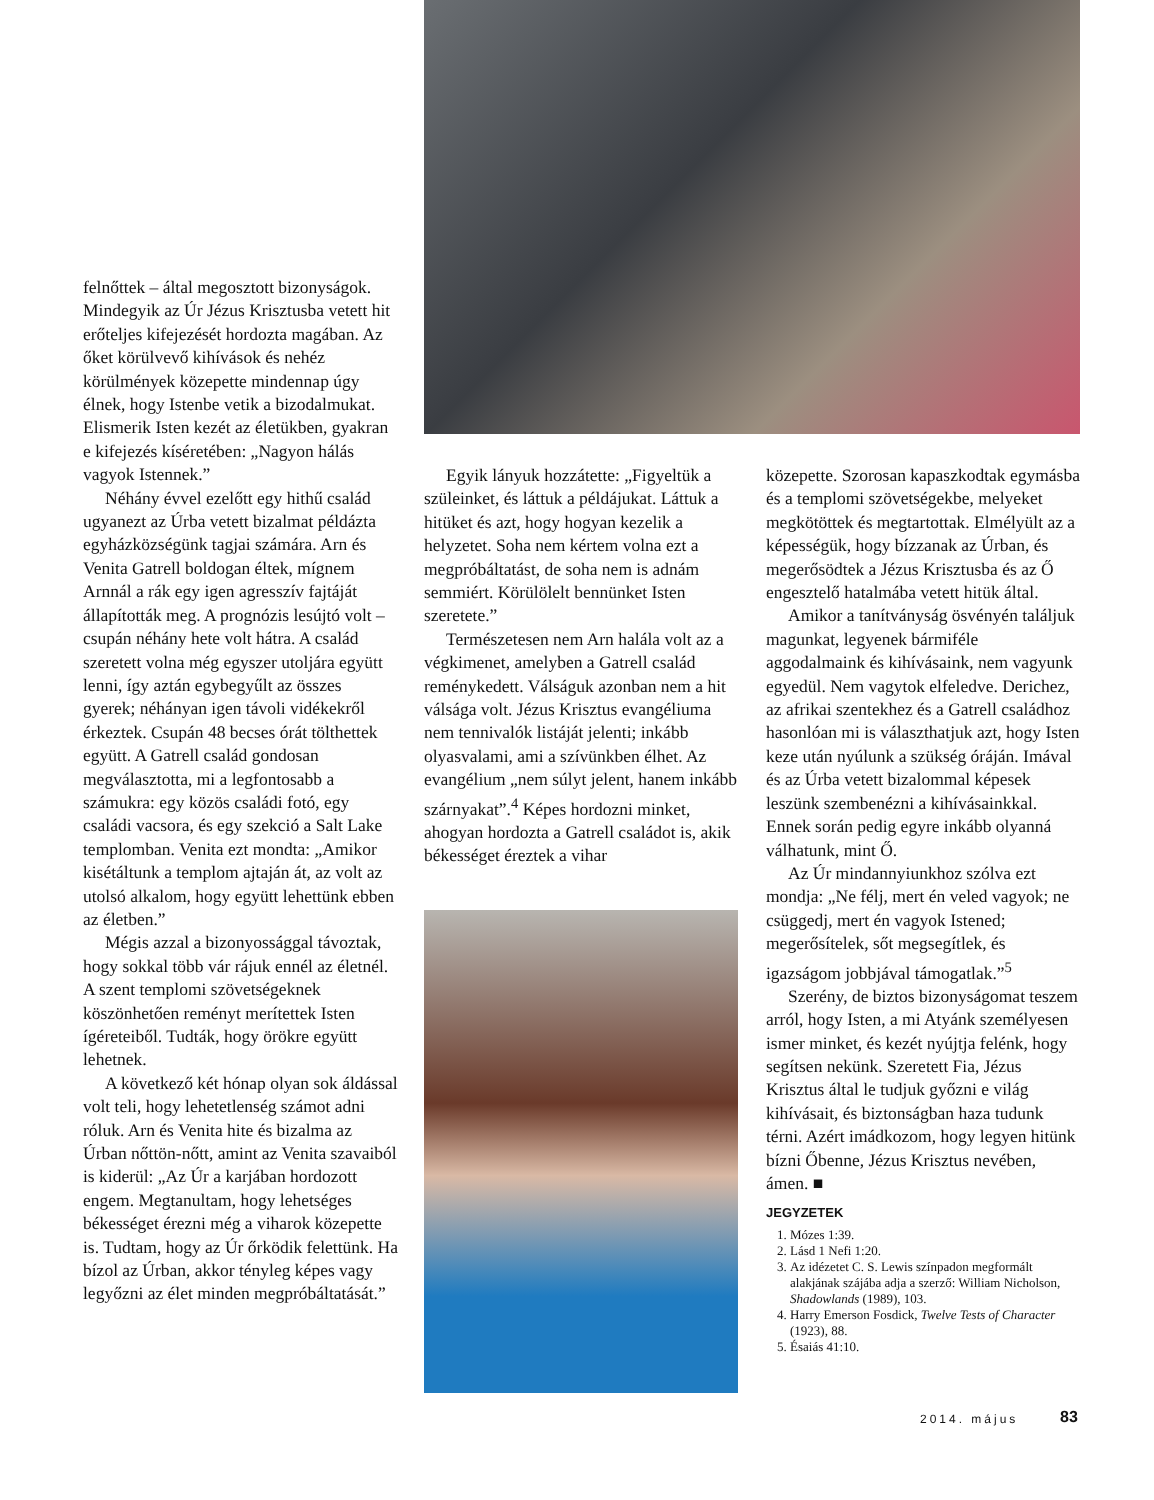felnőttek – által megosztott bizonyságok. Mindegyik az Úr Jézus Krisztusba vetett hit erőteljes kifejezését hordozta magában. Az őket körülvevő kihívások és nehéz körülmények közepette mindennap úgy élnek, hogy Istenbe vetik a bizodalmukat. Elismerik Isten kezét az életükben, gyakran e kifejezés kíséretében: „Nagyon hálás vagyok Istennek.”
Néhány évvel ezelőtt egy hithű család ugyanezt az Úrba vetett bizalmat példázta egyházközségünk tagjai számára. Arn és Venita Gatrell boldogan éltek, mígnem Arnnál a rák egy igen agresszív fajtáját állapították meg. A prognózis lesújtó volt – csupán néhány hete volt hátra. A család szeretett volna még egyszer utoljára együtt lenni, így aztán egybegyűlt az összes gyerek; néhányan igen távoli vidékekről érkeztek. Csupán 48 becses órát tölthettek együtt. A Gatrell család gondosan megválasztotta, mi a legfontosabb a számukra: egy közös családi fotó, egy családi vacsora, és egy szekció a Salt Lake templomban. Venita ezt mondta: „Amikor kisétáltunk a templom ajtaján át, az volt az utolsó alkalom, hogy együtt lehettünk ebben az életben.”
Mégis azzal a bizonyossággal távoztak, hogy sokkal több vár rájuk ennél az életnél. A szent templomi szövetségeknek köszönhetően reményt merítettek Isten ígéreteiből. Tudták, hogy örökre együtt lehetnek.
A következő két hónap olyan sok áldással volt teli, hogy lehetetlenség számot adni róluk. Arn és Venita hite és bizalma az Úrban nőttön-nőtt, amint az Venita szavaiból is kiderül: „Az Úr a karjában hordozott engem. Megtanultam, hogy lehetséges békességet érezni még a viharok közepette is. Tudtam, hogy az Úr őrködik felettünk. Ha bízol az Úrban, akkor tényleg képes vagy legyőzni az élet minden megpróbáltatását.”
Egyik lányuk hozzátette: „Figyeltük a szüleinket, és láttuk a példájukat. Láttuk a hitüket és azt, hogy hogyan kezelik a helyzetet. Soha nem kértem volna ezt a megpróbáltatást, de soha nem is adnám semmiért. Körülölelt bennünket Isten szeretete.”
Természetesen nem Arn halála volt az a végkimenet, amelyben a Gatrell család reménykedett. Válságuk azonban nem a hit válsága volt. Jézus Krisztus evangéliuma nem tennivalók listáját jelenti; inkább olyasvalami, ami a szívünkben élhet. Az evangélium „nem súlyt jelent, hanem inkább szárnyakat”.<sup>4</sup> Képes hordozni minket, ahogyan hordozta a Gatrell családot is, akik békességet éreztek a vihar
közepette. Szorosan kapaszkodtak egymásba és a templomi szövetségekbe, melyeket megkötöttek és megtartottak. Elmélyült az a képességük, hogy bízzanak az Úrban, és megerősödtek a Jézus Krisztusba és az Ő engesztelő hatalmába vetett hitük által.
Amikor a tanítványság ösvényén találjuk magunkat, legyenek bármiféle aggodalmaink és kihívásaink, nem vagyunk egyedül. Nem vagytok elfeledve. Derichez, az afrikai szentekhez és a Gatrell családhoz hasonlóan mi is választhatjuk azt, hogy Isten keze után nyúlunk a szükség óráján. Imával és az Úrba vetett bizalommal képesek leszünk szembenézni a kihívásainkkal. Ennek során pedig egyre inkább olyanná válhatunk, mint Ő.
Az Úr mindannyiunkhoz szólva ezt mondja: „Ne félj, mert én veled vagyok; ne csüggedj, mert én vagyok Istened; megerősítelek, sőt megsegítlek, és igazságom jobbjával támogatlak.”<sup>5</sup>
Szerény, de biztos bizonyságomat teszem arról, hogy Isten, a mi Atyánk személyesen ismer minket, és kezét nyújtja felénk, hogy segítsen nekünk. Szeretett Fia, Jézus Krisztus által le tudjuk győzni e világ kihívásait, és biztonságban haza tudunk térni. Azért imádkozom, hogy legyen hitünk bízni Őbenne, Jézus Krisztus nevében, ámen. ■
JEGYZETEK
1. Mózes 1:39.
2. Lásd 1 Nefi 1:20.
3. Az idézetet C. S. Lewis színpadon megformált alakjának szájába adja a szerző: William Nicholson, Shadowlands (1989), 103.
4. Harry Emerson Fosdick, Twelve Tests of Character (1923), 88.
5. Ésaiás 41:10.
2014. május 83